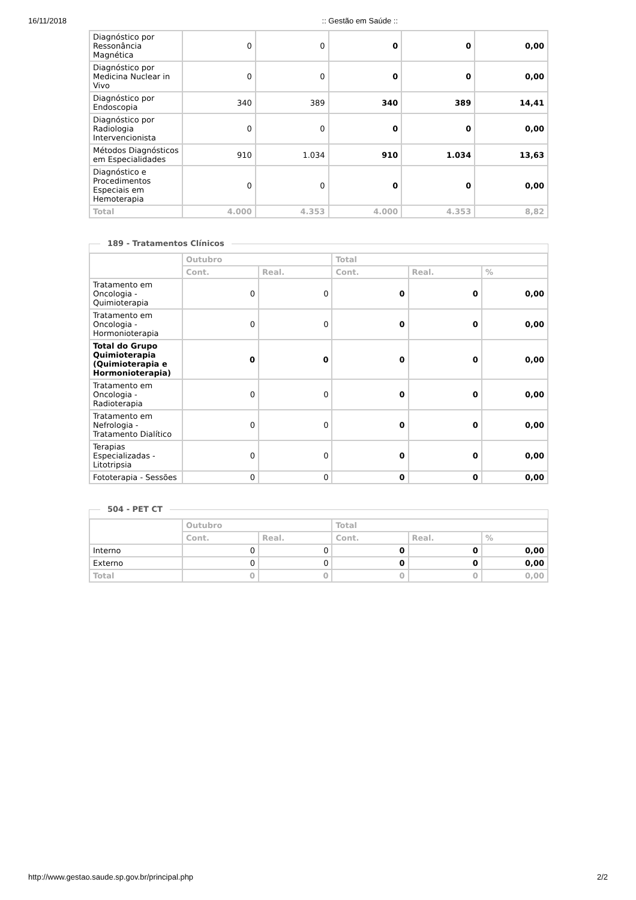16/11/2018:: Gestão em Saúde ::
| Diagnóstico por Ressonância Magnética | 0 | 0 | 0 | 0 | 0,00 |
| Diagnóstico por Medicina Nuclear in Vivo | 0 | 0 | 0 | 0 | 0,00 |
| Diagnóstico por Endoscopia | 340 | 389 | 340 | 389 | 14,41 |
| Diagnóstico por Radiologia Intervencionista | 0 | 0 | 0 | 0 | 0,00 |
| Métodos Diagnósticos em Especialidades | 910 | 1.034 | 910 | 1.034 | 13,63 |
| Diagnóstico e Procedimentos Especiais em Hemoterapia | 0 | 0 | 0 | 0 | 0,00 |
| Total | 4.000 | 4.353 | 4.000 | 4.353 | 8,82 |
189 - Tratamentos Clínicos
| | Outubro | | Total | | |
| --- | --- | --- | --- | --- | --- |
| | Cont. | Real. | Cont. | Real. | % |
| Tratamento em Oncologia - Quimioterapia | 0 | 0 | 0 | 0 | 0,00 |
| Tratamento em Oncologia - Hormonioterapia | 0 | 0 | 0 | 0 | 0,00 |
| Total do Grupo Quimioterapia (Quimioterapia e Hormonioterapia) | 0 | 0 | 0 | 0 | 0,00 |
| Tratamento em Oncologia - Radioterapia | 0 | 0 | 0 | 0 | 0,00 |
| Tratamento em Nefrologia - Tratamento Dialítico | 0 | 0 | 0 | 0 | 0,00 |
| Terapias Especializadas - Litotripsia | 0 | 0 | 0 | 0 | 0,00 |
| Fototerapia - Sessões | 0 | 0 | 0 | 0 | 0,00 |
504 - PET CT
| | Outubro | | Total | | |
| --- | --- | --- | --- | --- | --- |
| | Cont. | Real. | Cont. | Real. | % |
| Interno | 0 | 0 | 0 | 0 | 0,00 |
| Externo | 0 | 0 | 0 | 0 | 0,00 |
| Total | 0 | 0 | 0 | 0 | 0,00 |
http://www.gestao.saude.sp.gov.br/principal.php 2/2